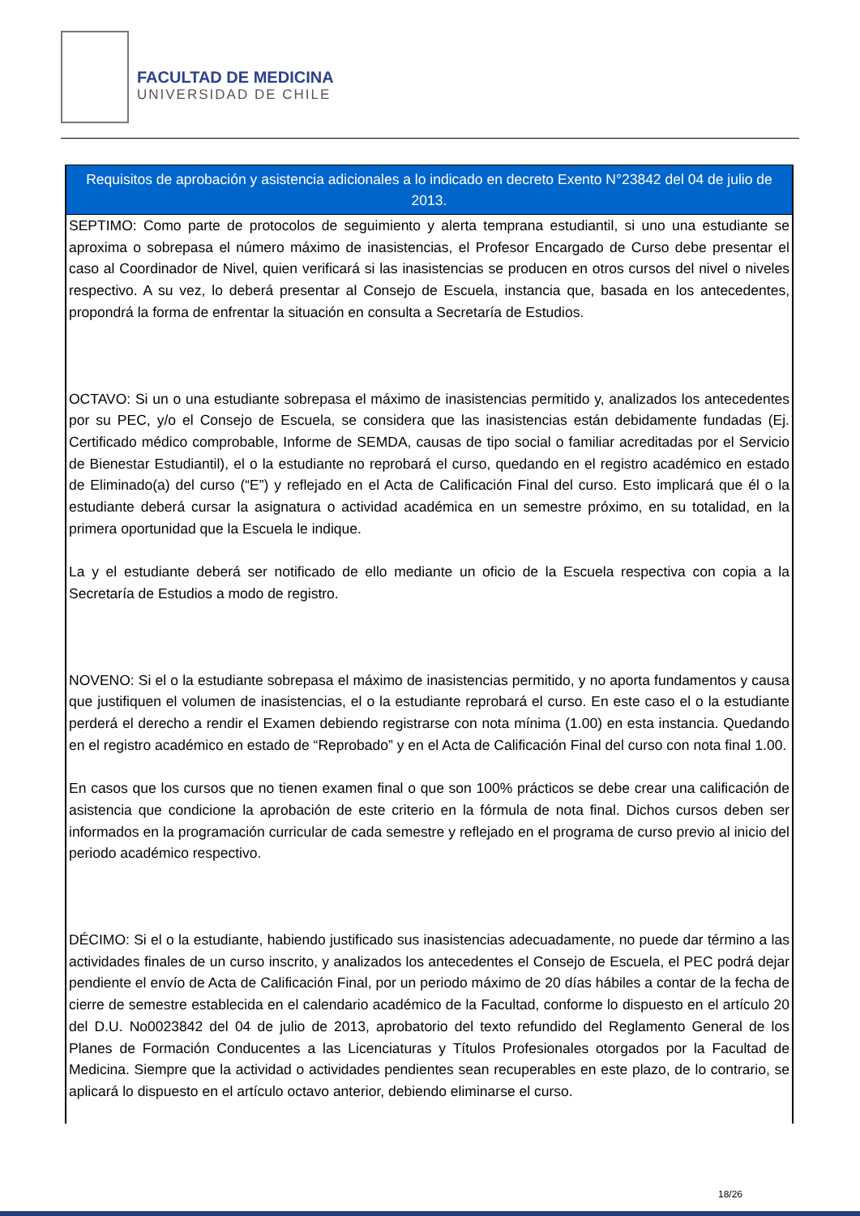FACULTAD DE MEDICINA
UNIVERSIDAD DE CHILE
| Requisitos de aprobación y asistencia adicionales a lo indicado en decreto Exento N°23842 del 04 de julio de 2013. |
| --- |
| SEPTIMO: Como parte de protocolos de seguimiento y alerta temprana estudiantil, si uno una estudiante se aproxima o sobrepasa el número máximo de inasistencias, el Profesor Encargado de Curso debe presentar el caso al Coordinador de Nivel, quien verificará si las inasistencias se producen en otros cursos del nivel o niveles respectivo. A su vez, lo deberá presentar al Consejo de Escuela, instancia que, basada en los antecedentes, propondrá la forma de enfrentar la situación en consulta a Secretaría de Estudios. OCTAVO: Si un o una estudiante sobrepasa el máximo de inasistencias permitido y, analizados los antecedentes por su PEC, y/o el Consejo de Escuela, se considera que las inasistencias están debidamente fundadas (Ej. Certificado médico comprobable, Informe de SEMDA, causas de tipo social o familiar acreditadas por el Servicio de Bienestar Estudiantil), el o la estudiante no reprobará el curso, quedando en el registro académico en estado de Eliminado(a) del curso (“E”) y reflejado en el Acta de Calificación Final del curso. Esto implicará que él o la estudiante deberá cursar la asignatura o actividad académica en un semestre próximo, en su totalidad, en la primera oportunidad que la Escuela le indique. La y el estudiante deberá ser notificado de ello mediante un oficio de la Escuela respectiva con copia a la Secretaría de Estudios a modo de registro. NOVENO: Si el o la estudiante sobrepasa el máximo de inasistencias permitido, y no aporta fundamentos y causa que justifiquen el volumen de inasistencias, el o la estudiante reprobará el curso. En este caso el o la estudiante perderá el derecho a rendir el Examen debiendo registrarse con nota mínima (1.00) en esta instancia. Quedando en el registro académico en estado de “Reprobado” y en el Acta de Calificación Final del curso con nota final 1.00. En casos que los cursos que no tienen examen final o que son 100% prácticos se debe crear una calificación de asistencia que condicione la aprobación de este criterio en la fórmula de nota final. Dichos cursos deben ser informados en la programación curricular de cada semestre y reflejado en el programa de curso previo al inicio del periodo académico respectivo. DÉCIMO: Si el o la estudiante, habiendo justificado sus inasistencias adecuadamente, no puede dar término a las actividades finales de un curso inscrito, y analizados los antecedentes el Consejo de Escuela, el PEC podrá dejar pendiente el envío de Acta de Calificación Final, por un periodo máximo de 20 días hábiles a contar de la fecha de cierre de semestre establecida en el calendario académico de la Facultad, conforme lo dispuesto en el artículo 20 del D.U. No0023842 del 04 de julio de 2013, aprobatorio del texto refundido del Reglamento General de los Planes de Formación Conducentes a las Licenciaturas y Títulos Profesionales otorgados por la Facultad de Medicina. Siempre que la actividad o actividades pendientes sean recuperables en este plazo, de lo contrario, se aplicará lo dispuesto en el artículo octavo anterior, debiendo eliminarse el curso. |
18/26